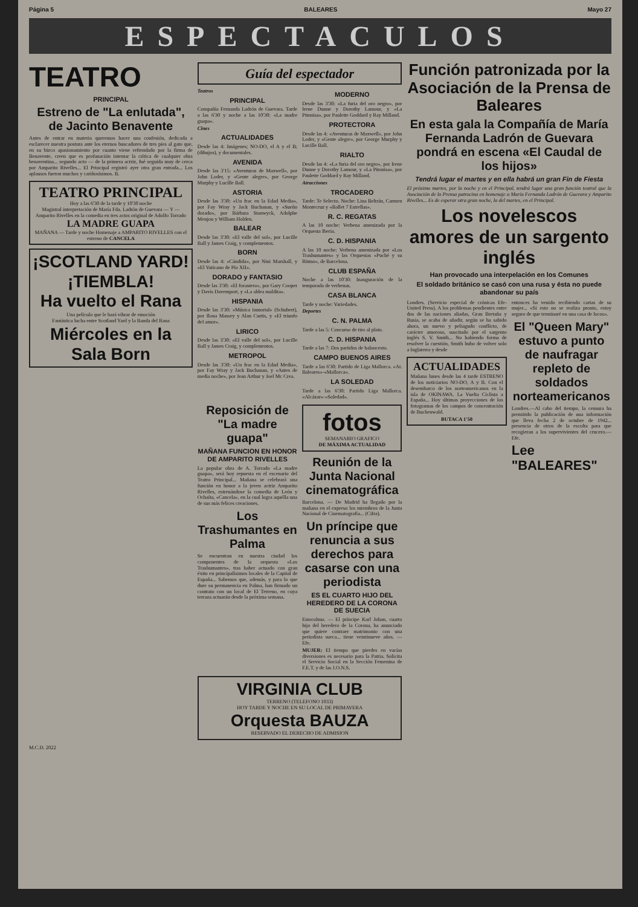Página 5 BALEARES Mayo 27
ESPECTACULOS
TEATRO
PRINCIPAL
Estreno de "La enlutada", de Jacinto Benavente
Antes de entrar en materia queremos hacer una confesión, dedicada a esclarecer nuestra postura ante los eternos buscadores de tres pies al gato que, en su bizco apasionamiento por cuanto viene refrendado por la firma de Benavente, creen que es profanación intentar la crítica de cualquier obra benaventina... segundo acto — de la primera actriz, fué seguida muy de cerca por Amparito Rivelles... El Principal registró ayer otra gran entrada... Los aplausos fueron muchos y cariñosísimos. B.
TEATRO PRINCIPAL
Hoy a las 6'30 de la tarde y 10'30 noche
Magistral interpretación de María Fda. Ladrón de Guevara — Y — Amparito Rivelles en la comedia en tres actos original de Adolfo Torrado
LA MADRE GUAPA
MAÑANA — Tarde y noche Homenaje a AMPARITO RIVELLES con el estreno de CANCELA
¡SCOTLAND YARD! ¡TIEMBLA!
Ha vuelto el Rana
Una película que le hará vibrar de emoción
Fantástica lucha entre Scotland Yard y la Banda del Rana
Miércoles en la Sala Born
Guía del espectador
Teatros
PRINCIPAL
Compañía Fernanda Ladrón de Guevara. Tarde a las 6'30 y noche a las 10'30: «La madre guapa».
Cines
ACTUALIDADES
Desde las 4: Imágenes; NO-DO, el A y el B; (dibujos), y documentales.
AVENIDA
Desde las 3'15: «Aventuras de Maxwell», por John Loder, y «Gente alegre», por George Murphy y Lucille Ball.
ASTORIA
Desde las 3'30: «Un frac en la Edad Media», por Fay Wray y Jack Buchanan, y «Sueño dorado», por Bárbara Stanwyck, Adolphe Menjou y William Holden.
BALEAR
Desde las 3'30: «El valle del sol», por Lucille Ball y James Craig, y complementos.
BORN
Desde las 4: «Cándida», por Nini Marshall, y «El Vaticano de Pío XII».
DORADO y FANTASIO
Desde las 3'30: «El forastero», por Gary Cooper y Davis Davemport, y «La aldea maldita».
HISPANIA
Desde las 3'30: «Música inmortal» (Schubert), por Ilona Massey y Alan Curtis, y «El triunfo del amor».
LIRICO
Desde las 3'30: «El valle del sol», por Lucille Ball y James Craig, y complementos.
METROPOL
Desde las 3'30: «Un frac en la Edad Media», por Fay Wray y Jack Buchanan, y «Antes de media noche», por Jean Arthur y Joel Mc Crea.
MODERNO
Desde las 3'30: «La furia del oro negro», por Irene Dunne y Dorothy Lamour, y «La Pitonisa», por Paulette Goddard y Ray Milland.
PROTECTORA
Desde las 4: «Aventuras de Maxwell», por John Loder, y «Gente alegre», por George Murphy y Lucille Ball.
RIALTO
Desde las 4: «La furia del oro negro», por Irene Dunne y Dorothy Lamour, y «La Pitonisa», por Paulette Goddard y Ray Milland.
Atracciones
TROCADERO
Tarde: Te Selecto. Noche: Lina Beltrán, Carmen Montecruz y «Ballet 7 Estrellas».
R. C. REGATAS
A las 10 noche: Verbena amenizada por la Orquesta Iberia.
C. D. HISPANIA
A las 10 noche: Verbena amenizada por «Los Trashumantes» y las Orquestas «Puché y su Ritmo», de Barcelona.
CLUB ESPAÑA
Noche a las 10'30: Inauguración de la temporada de verbenas.
CASA BLANCA
Tarde y noche: Variedades.
Deportes
C. N. PALMA
Tarde a las 5: Concurso de tiro al plato.
C. D. HISPANIA
Tarde a las 7: Dos partidos de baloncesto.
CAMPO BUENOS AIRES
Tarde a las 6'30: Partido de Liga Mallorca. «At. Baleares»-«Mallorca».
LA SOLEDAD
Tarde a las 6'30: Partido Liga Mallorca. «Alcázar»-«Soledad».
Reposición de "La madre guapa"
MAÑANA FUNCION EN HONOR DE AMPARITO RIVELLES
La popular obra de A. Torrado «La madre guapa», será hoy repuesta en el escenario del Teatro Principal... Mañana se celebrará una función en honor a la joven actriz Amparito Rivelles, estrenándose la comedia de León y Ochaíta, «Cancela», en la cual logra aquélla una de sus más felices creaciones.
Los Trashumantes en Palma
Se encuentran en nuestra ciudad los componentes de la orquesta «Los Trashumantes», tras haber actuado con gran éxito en principalísimos locales de la Capital de España... Sabemos que, además, y para lo que dure su permanencia en Palma, han firmado un contrato con un local de El Terreno, en cuya terraza actuarán desde la próxima semana.
fotos
SEMANARIO GRAFICO
DE MÁXIMA ACTUALIDAD
Reunión de la Junta Nacional cinematográfica
Barcelona. — De Madrid ha llegado por la mañana en el expreso los miembros de la Junta Nacional de Cinematografía... (Cifra).
Un príncipe que renuncia a sus derechos para casarse con una periodista
ES EL CUARTO HIJO DEL HEREDERO DE LA CORONA DE SUECIA
Estocolmo. — El príncipe Karl Johan, cuarto hijo del heredero de la Corona, ha anunciado que quiere contraer matrimonio con una periodista sueca... tiene veintinueve años. — Efe.
MUJER: El tiempo que pierdes en vacías diversiones es necesario para la Patria. Solicita el Servicio Social en la Sección Femenina de F.E.T. y de las J.O.N.S.
VIRGINIA CLUB
TERRENO (TELEFONO 1033)
HOY TARDE Y NOCHE EN SU LOCAL DE PRIMAVERA
Orquesta BAUZA
RESERVADO EL DERECHO DE ADMISION
Función patronizada por la Asociación de la Prensa de Baleares
En esta gala la Compañía de María Fernanda Ladrón de Guevara pondrá en escena «El Caudal de los hijos»
Tendrá lugar el martes y en ella habrá un gran Fin de Fiesta
El próximo martes, por la noche y en el Principal, tendrá lugar una gran función teatral que la Asociación de la Prensa patrocina en homenaje a María Fernanda Ladrón de Guevara y Amparito Rivelles... Es de esperar otra gran noche, la del martes, en el Principal.
Los novelescos amores de un sargento inglés
Han provocado una interpelación en los Comunes
El soldado británico se casó con una rusa y ésta no puede abandonar su país
Londres. (Servicio especial de crónicas Efe-United Press). A los problemas pendientes entre dos de las naciones aliadas, Gran Bretaña y Rusia, se acaba de añadir, según se ha sabido ahora, un nuevo y peliagudo conflicto, de carácter amoroso, suscitado por el sargento inglés S. V. Smith... No habiendo forma de resolver la cuestión, Smith hubo de volver solo a Inglaterra y desde
ACTUALIDADES
Mañana lunes desde las 4 tarde ESTRENO de los noticiarios NO-DO, A y B. Con el desembarco de los norteamericanos en la isla de OKINAWA. La Vuelta Ciclista a España... Hoy últimas proyecciones de los fotogramas de los campos de concentración de Buchenwald.
BUTACA 1'50
entonces ha venido recibiendo cartas de su mujer... «Si esto no se realiza pronto, estoy seguro de que terminaré en una casa de locos».
El "Queen Mary" estuvo a punto de naufragar repleto de soldados norteamericanos
Londres.—Al cabo del tiempo, la censura ha permitido la publicación de una información que lleva fecha 2 de octubre de 1942... presencia de otros de la escolta para que recogieran a los supervivientes del crucero.— Efe.
Lee "BALEARES"
M.C.D. 2022